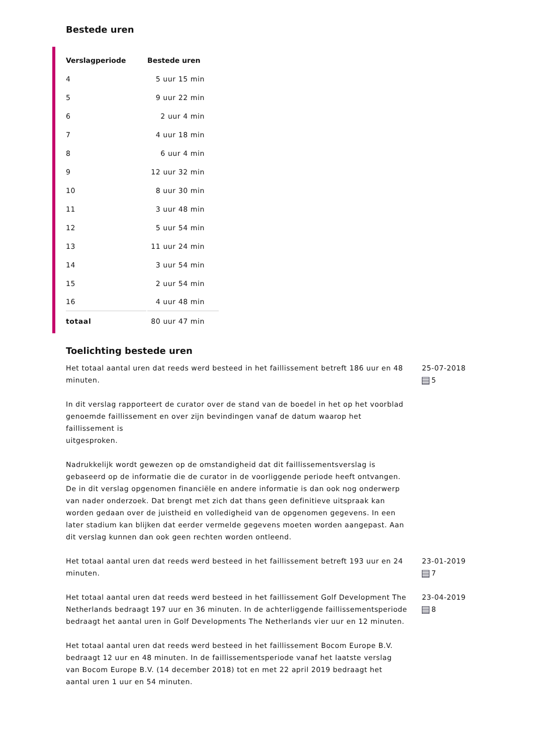Bestede uren
| Verslagperiode | Bestede uren |
| --- | --- |
| 4 | 5 uur 15 min |
| 5 | 9 uur 22 min |
| 6 | 2 uur 4 min |
| 7 | 4 uur 18 min |
| 8 | 6 uur 4 min |
| 9 | 12 uur 32 min |
| 10 | 8 uur 30 min |
| 11 | 3 uur 48 min |
| 12 | 5 uur 54 min |
| 13 | 11 uur 24 min |
| 14 | 3 uur 54 min |
| 15 | 2 uur 54 min |
| 16 | 4 uur 48 min |
| totaal | 80 uur 47 min |
Toelichting bestede uren
Het totaal aantal uren dat reeds werd besteed in het faillissement betreft 186 uur en 48 minuten.
In dit verslag rapporteert de curator over de stand van de boedel in het op het voorblad
genoemde faillissement en over zijn bevindingen vanaf de datum waarop het faillissement is
uitgesproken.
Nadrukkelijk wordt gewezen op de omstandigheid dat dit faillissementsverslag is gebaseerd op de informatie die de curator in de voorliggende periode heeft ontvangen. De in dit verslag opgenomen financiële en andere informatie is dan ook nog onderwerp van nader onderzoek. Dat brengt met zich dat thans geen definitieve uitspraak kan worden gedaan over de juistheid en volledigheid van de opgenomen gegevens. In een later stadium kan blijken dat eerder vermelde gegevens moeten worden aangepast. Aan dit verslag kunnen dan ook geen rechten worden ontleend.
25-07-2018
5
Het totaal aantal uren dat reeds werd besteed in het faillissement betreft 193 uur en 24 minuten.
23-01-2019
7
Het totaal aantal uren dat reeds werd besteed in het faillissement Golf Development The Netherlands bedraagt 197 uur en 36 minuten. In de achterliggende faillissementsperiode bedraagt het aantal uren in Golf Developments The Netherlands vier uur en 12 minuten.
Het totaal aantal uren dat reeds werd besteed in het faillissement Bocom Europe B.V. bedraagt 12 uur en 48 minuten. In de faillissementsperiode vanaf het laatste verslag van Bocom Europe B.V. (14 december 2018) tot en met 22 april 2019 bedraagt het aantal uren 1 uur en 54 minuten.
23-04-2019
8